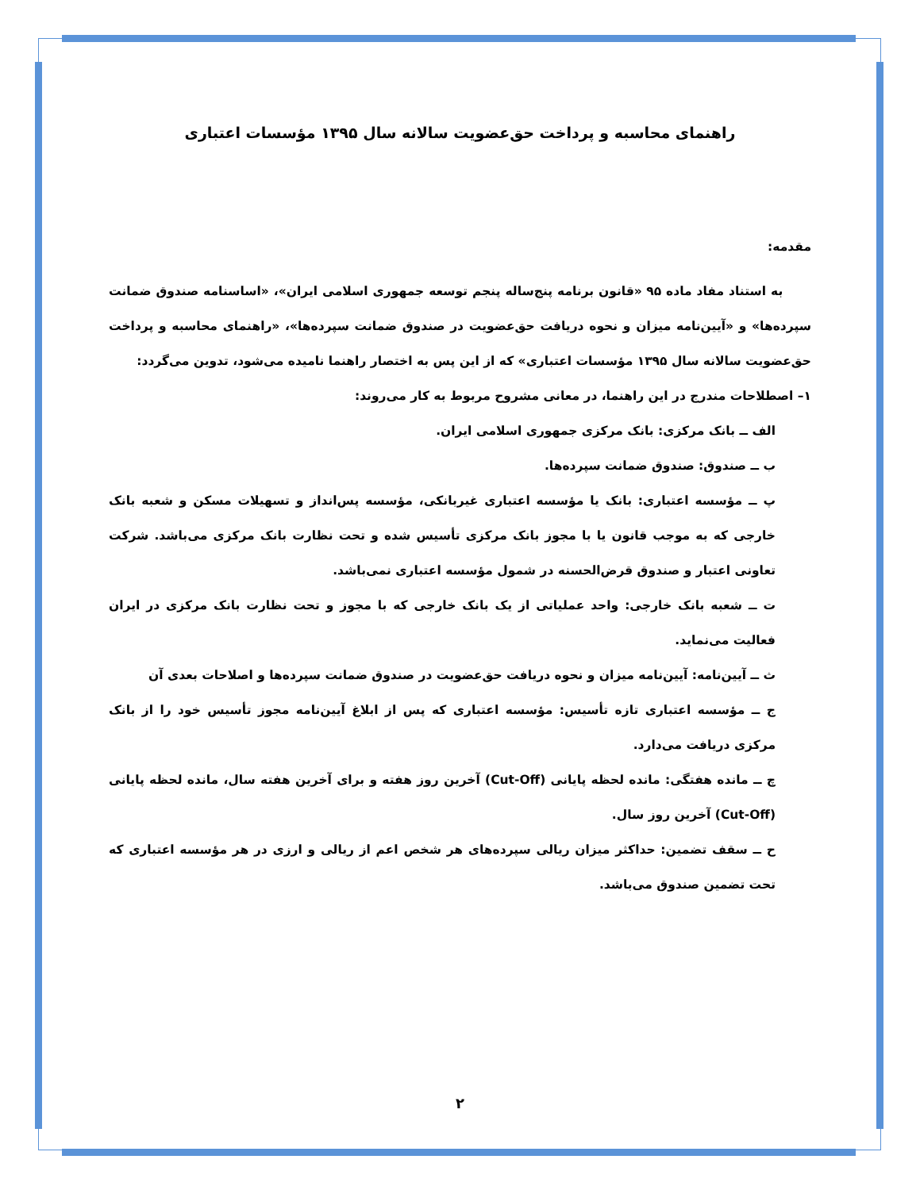راهنمای محاسبه و پرداخت حق‌عضویت سالانه سال ۱۳۹۵ مؤسسات اعتباری
مقدمه:
به استناد مفاد ماده ۹۵ «قانون برنامه پنج‌ساله پنجم توسعه جمهوری اسلامی ایران»، «اساسنامه صندوق ضمانت سپرده‌ها» و «آیین‌نامه میزان و نحوه دریافت حق‌عضویت در صندوق ضمانت سپرده‌ها»، «راهنمای محاسبه و پرداخت حق‌عضویت سالانه سال ۱۳۹۵ مؤسسات اعتباری» که از این پس به اختصار راهنما نامیده می‌شود، تدوین می‌گردد:
۱– اصطلاحات مندرج در این راهنما، در معانی مشروح مربوط به کار می‌روند:
الف ــ بانک مرکزی: بانک مرکزی جمهوری اسلامی ایران.
ب ــ صندوق: صندوق ضمانت سپرده‌ها.
پ ــ مؤسسه اعتباری: بانک یا مؤسسه اعتباری غیربانکی، مؤسسه پس‌انداز و تسهیلات مسکن و شعبه بانک خارجی که به موجب قانون یا با مجوز بانک مرکزی تأسیس شده و تحت نظارت بانک مرکزی می‌باشد. شرکت تعاونی اعتبار و صندوق قرض‌الحسنه در شمول مؤسسه اعتباری نمی‌باشد.
ت ــ شعبه بانک خارجی: واحد عملیاتی از یک بانک خارجی که با مجوز و تحت نظارت بانک مرکزی در ایران فعالیت می‌نماید.
ث ــ آیین‌نامه: آیین‌نامه میزان و نحوه دریافت حق‌عضویت در صندوق ضمانت سپرده‌ها و اصلاحات بعدی آن
ج ــ مؤسسه اعتباری تازه تأسیس: مؤسسه اعتباری که پس از ابلاغ آیین‌نامه مجوز تأسیس خود را از بانک مرکزی دریافت می‌دارد.
چ ــ مانده هفتگی: مانده لحظه پایانی (Cut-Off) آخرین روز هفته و برای آخرین هفته سال، مانده لحظه پایانی (Cut-Off) آخرین روز سال.
ح ــ سقف تضمین: حداکثر میزان ریالی سپرده‌های هر شخص اعم از ریالی و ارزی در هر مؤسسه اعتباری که تحت تضمین صندوق می‌باشد.
۲